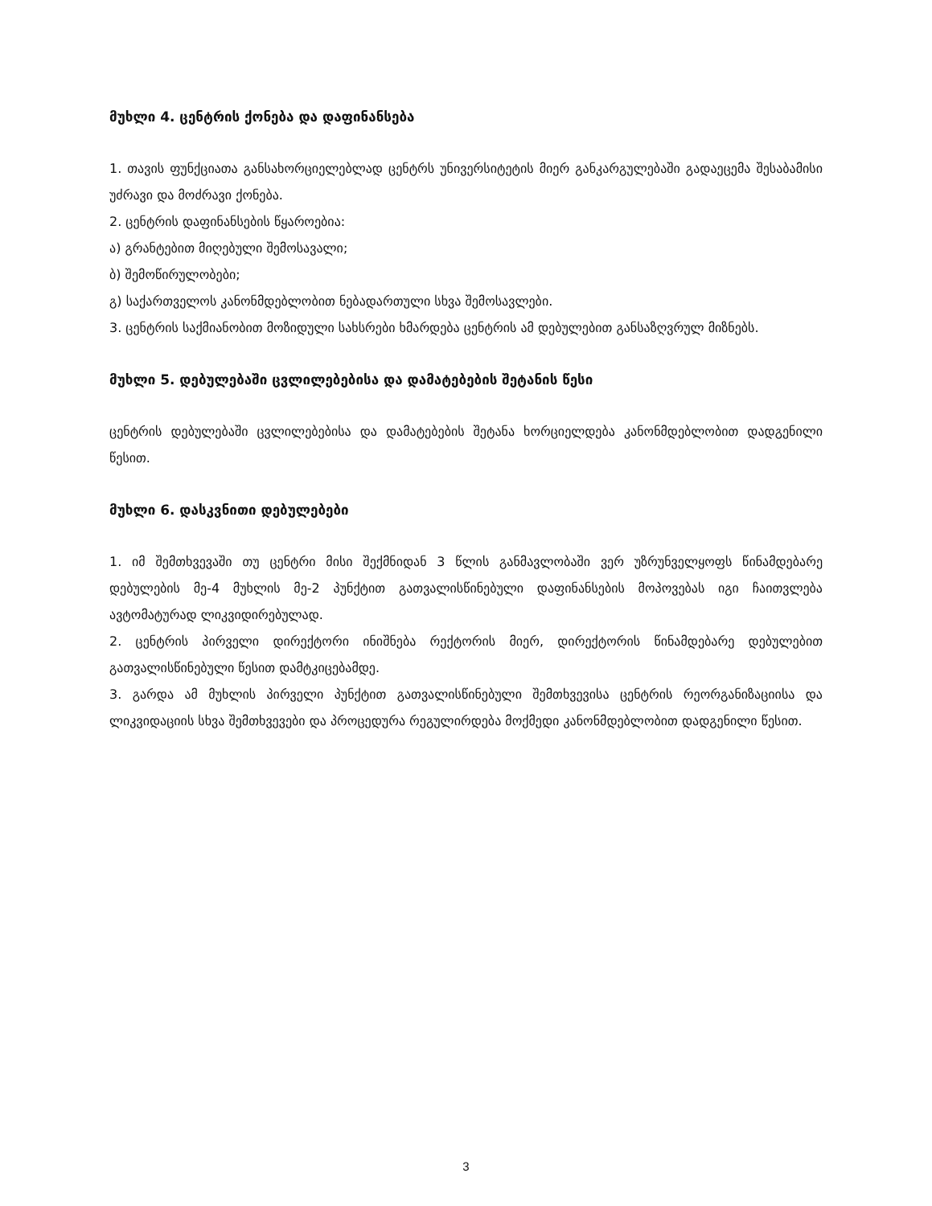მუხლი 4. ცენტრის ქონება და დაფინანსება
1. თავის ფუნქციათა განსახორციელებლად ცენტრს უნივერსიტეტის მიერ განკარგულებაში გადაეცემა შესაბამისი უძრავი და მოძრავი ქონება.
2. ცენტრის დაფინანსების წყაროებია:
ა) გრანტებით მიღებული შემოსავალი;
ბ) შემოწირულობები;
გ) საქართველოს კანონმდებლობით ნებადართული სხვა შემოსავლები.
3. ცენტრის საქმიანობით მოზიდული სახსრები ხმარდება ცენტრის ამ დებულებით განსაზღვრულ მიზნებს.
მუხლი 5. დებულებაში ცვლილებებისა და დამატებების შეტანის წესი
ცენტრის დებულებაში ცვლილებებისა და დამატებების შეტანა ხორციელდება კანონმდებლობით დადგენილი წესით.
მუხლი 6. დასკვნითი დებულებები
1. იმ შემთხვევაში თუ ცენტრი მისი შექმნიდან 3 წლის განმავლობაში ვერ უზრუნველყოფს წინამდებარე დებულების მე-4 მუხლის მე-2 პუნქტით გათვალისწინებული დაფინანსების მოპოვებას იგი ჩაითვლება ავტომატურად ლიკვიდირებულად.
2. ცენტრის პირველი დირექტორი ინიშნება რექტორის მიერ, დირექტორის წინამდებარე დებულებით გათვალისწინებული წესით დამტკიცებამდე.
3. გარდა ამ მუხლის პირველი პუნქტით გათვალისწინებული შემთხვევისა ცენტრის რეორგანიზაციისა და ლიკვიდაციის სხვა შემთხვევები და პროცედურა რეგულირდება მოქმედი კანონმდებლობით დადგენილი წესით.
3